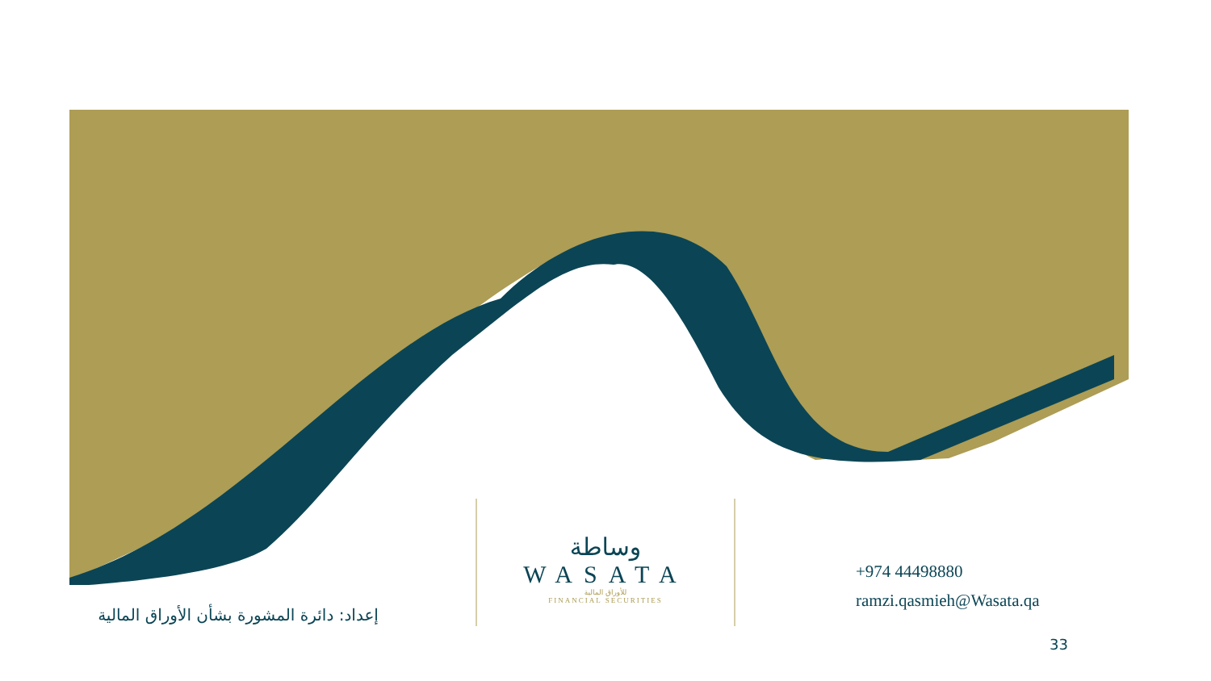إعداد: دائرة المشورة بشأن الأوراق المالية
وساطة
WASATA
للأوراق المالية
FINANCIAL SECURITIES
+974 44498880
ramzi.qasmieh@Wasata.qa
33